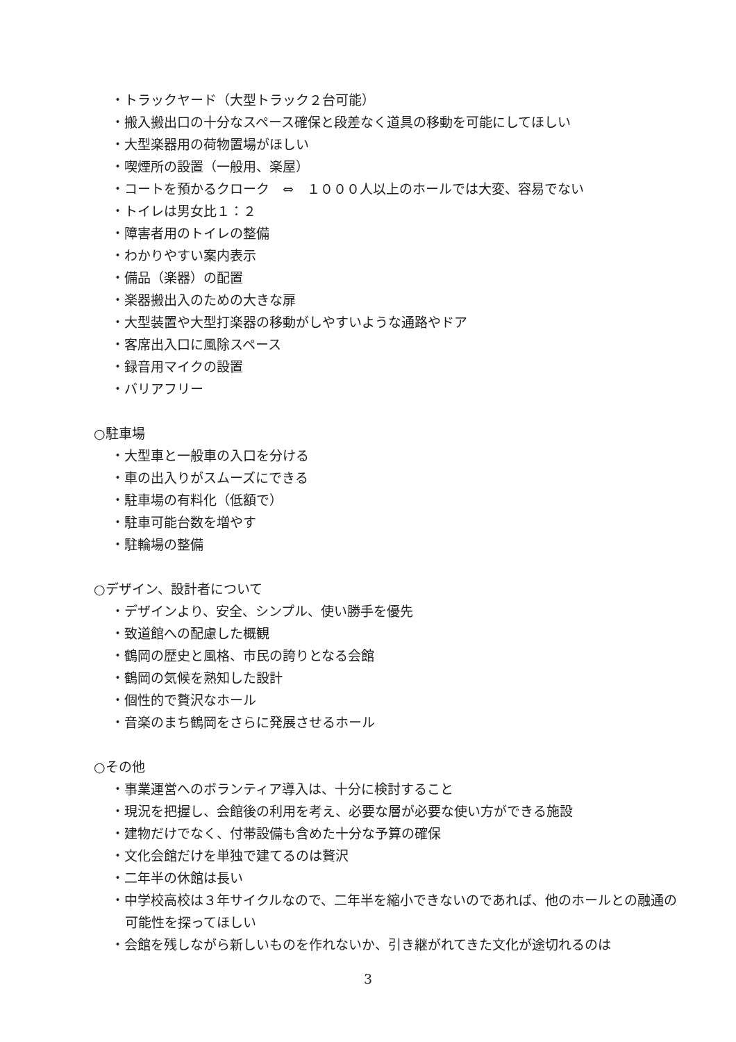・トラックヤード（大型トラック２台可能）
・搬入搬出口の十分なスペース確保と段差なく道具の移動を可能にしてほしい
・大型楽器用の荷物置場がほしい
・喫煙所の設置（一般用、楽屋）
・コートを預かるクローク　⇔　１０００人以上のホールでは大変、容易でない
・トイレは男女比１：２
・障害者用のトイレの整備
・わかりやすい案内表示
・備品（楽器）の配置
・楽器搬出入のための大きな扉
・大型装置や大型打楽器の移動がしやすいような通路やドア
・客席出入口に風除スペース
・録音用マイクの設置
・バリアフリー
○駐車場
・大型車と一般車の入口を分ける
・車の出入りがスムーズにできる
・駐車場の有料化（低額で）
・駐車可能台数を増やす
・駐輪場の整備
○デザイン、設計者について
・デザインより、安全、シンプル、使い勝手を優先
・致道館への配慮した概観
・鶴岡の歴史と風格、市民の誇りとなる会館
・鶴岡の気候を熟知した設計
・個性的で贅沢なホール
・音楽のまち鶴岡をさらに発展させるホール
○その他
・事業運営へのボランティア導入は、十分に検討すること
・現況を把握し、会館後の利用を考え、必要な層が必要な使い方ができる施設
・建物だけでなく、付帯設備も含めた十分な予算の確保
・文化会館だけを単独で建てるのは贅沢
・二年半の休館は長い
・中学校高校は３年サイクルなので、二年半を縮小できないのであれば、他のホールとの融通の可能性を探ってほしい
・会館を残しながら新しいものを作れないか、引き継がれてきた文化が途切れるのは
3